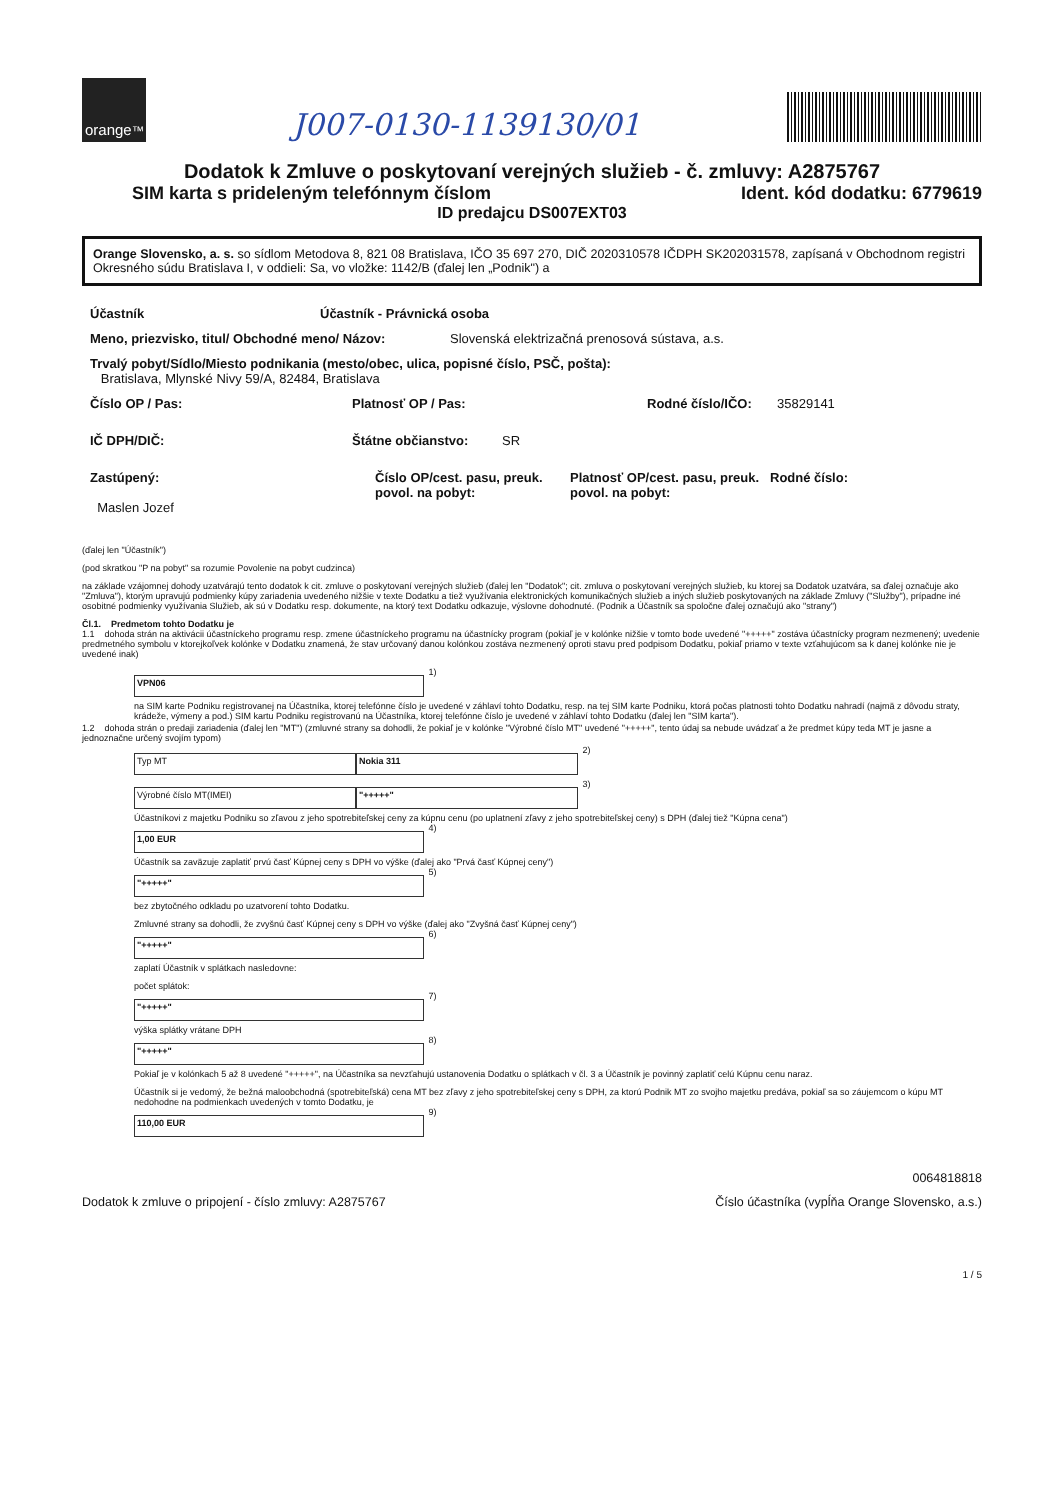orange<sup>™</sup>
J007-0130-1139130/01
Dodatok k Zmluve o poskytovaní verejných služieb - č. zmluvy: A2875767
SIM karta s prideleným telefónnym číslom Ident. kód dodatku: 6779619
ID predajcu DS007EXT03
Orange Slovensko, a. s. so sídlom Metodova 8, 821 08 Bratislava, IČO 35 697 270, DIČ 2020310578 IČDPH SK202031578, zapísaná v Obchodnom registri Okresného súdu Bratislava I, v oddieli: Sa, vo vložke: 1142/B (ďalej len „Podnik") a
Účastník Účastník - Právnická osoba
Meno, priezvisko, titul/ Obchodné meno/ Názov: Slovenská elektrizačná prenosová sústava, a.s.
Trvalý pobyt/Sídlo/Miesto podnikania (mesto/obec, ulica, popisné číslo, PSČ, pošta):
Bratislava, Mlynské Nivy 59/A, 82484, Bratislava
Číslo OP / Pas: Platnosť OP / Pas: Rodné číslo/IČO: 35829141
IČ DPH/DIČ: Štátne občianstvo: SR
Zastúpený:
Maslen Jozef
Číslo OP/cest. pasu, preuk. povol. na pobyt: Platnosť OP/cest. pasu, preuk. povol. na pobyt: Rodné číslo:
(ďalej len "Účastník")
(pod skratkou "P na pobyt" sa rozumie Povolenie na pobyt cudzinca)
na základe vzájomnej dohody uzatvárajú tento dodatok k cit. zmluve o poskytovaní verejných služieb (ďalej len "Dodatok"; cit. zmluva o poskytovaní verejných služieb, ku ktorej sa Dodatok uzatvára, sa ďalej označuje ako "Zmluva"), ktorým upravujú podmienky kúpy zariadenia uvedeného nižšie v texte Dodatku a tiež využívania elektronických komunikačných služieb a iných služieb poskytovaných na základe Zmluvy ("Služby"), prípadne iné osobitné podmienky využívania Služieb, ak sú v Dodatku resp. dokumente, na ktorý text Dodatku odkazuje, výslovne dohodnuté. (Podnik a Účastník sa spoločne ďalej označujú ako "strany")
Čl.1. Predmetom tohto Dodatku je
1.1 dohoda strán na aktivácii účastníckeho programu resp. zmene účastníckeho programu na účastnícky program (pokiaľ je v kolónke nižšie v tomto bode uvedené "+++++" zostáva účastnícky program nezmenený; uvedenie predmetného symbolu v ktorejkoľvek kolónke v Dodatku znamená, že stav určovaný danou kolónkou zostáva nezmenený oproti stavu pred podpisom Dodatku, pokiaľ priamo v texte vzťahujúcom sa k danej kolónke nie je uvedené inak)
VPN06 1)
na SIM karte Podniku registrovanej na Účastníka, ktorej telefónne číslo je uvedené v záhlaví tohto Dodatku, resp. na tej SIM karte Podniku, ktorá počas platnosti tohto Dodatku nahradí (najmä z dôvodu straty, krádeže, výmeny a pod.) SIM kartu Podniku registrovanú na Účastníka, ktorej telefónne číslo je uvedené v záhlaví tohto Dodatku (ďalej len "SIM karta").
1.2 dohoda strán o predaji zariadenia (ďalej len "MT") (zmluvné strany sa dohodli, že pokiaľ je v kolónke "Výrobné číslo MT" uvedené "+++++", tento údaj sa nebude uvádzať a že predmet kúpy teda MT je jasne a jednoznačne určený svojím typom)
Typ MT Nokia 311 2)
Výrobné číslo MT(IMEI) "+++++" 3)
Účastníkovi z majetku Podniku so zľavou z jeho spotrebiteľskej ceny za kúpnu cenu (po uplatnení zľavy z jeho spotrebiteľskej ceny) s DPH (ďalej tiež "Kúpna cena")
1,00 EUR 4)
Účastník sa zaväzuje zaplatiť prvú časť Kúpnej ceny s DPH vo výške (ďalej ako "Prvá časť Kúpnej ceny")
"+++++" 5)
bez zbytočného odkladu po uzatvorení tohto Dodatku.
Zmluvné strany sa dohodli, že zvyšnú časť Kúpnej ceny s DPH vo výške (ďalej ako "Zvyšná časť Kúpnej ceny")
"+++++" 6)
zaplatí Účastník v splátkach nasledovne:
počet splátok:
"+++++" 7)
výška splátky vrátane DPH
"+++++" 8)
Pokiaľ je v kolónkach 5 až 8 uvedené "+++++", na Účastníka sa nevzťahujú ustanovenia Dodatku o splátkach v čl. 3 a Účastník je povinný zaplatiť celú Kúpnu cenu naraz.
Účastník si je vedomý, že bežná maloobchodná (spotrebiteľská) cena MT bez zľavy z jeho spotrebiteľskej ceny s DPH, za ktorú Podnik MT zo svojho majetku predáva, pokiaľ sa so záujemcom o kúpu MT nedohodne na podmienkach uvedených v tomto Dodatku, je
110,00 EUR 9)
0064818818
Dodatok k zmluve o pripojení - číslo zmluvy: A2875767 Číslo účastníka (vypĺňa Orange Slovensko, a.s.)
1 / 5